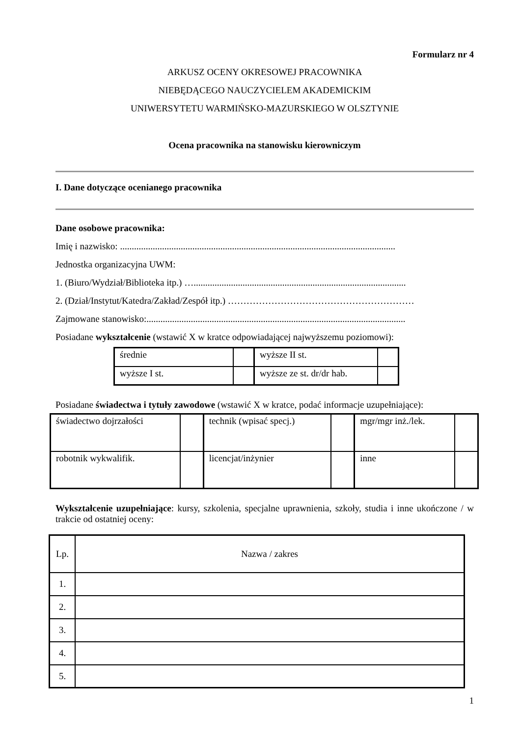Formularz nr 4
ARKUSZ OCENY OKRESOWEJ PRACOWNIKA
NIEBĘDĄCEGO NAUCZYCIELEM AKADEMICKIM
UNIWERSYTETU WARMIŃSKO-MAZURSKIEGO W OLSZTYNIE
Ocena pracownika na stanowisku kierowniczym
I. Dane dotyczące ocenianego pracownika
Dane osobowe pracownika:
Imię i nazwisko: ......................................................................................................................
Jednostka organizacyjna UWM:
1. (Biuro/Wydział/Biblioteka itp.) …...........................................................................................
2. (Dział/Instytut/Katedra/Zakład/Zespół itp.) ……………………………………………………
Zajmowane stanowisko:...............................................................................................................
Posiadane wykształcenie (wstawić X w kratce odpowiadającej najwyższemu poziomowi):
| średnie | | wyższe II st. | |
| wyższe I st. | | wyższe ze st. dr/dr hab. | |
Posiadane świadectwa i tytuły zawodowe (wstawić X w kratce, podać informacje uzupełniające):
| świadectwo dojrzałości | | technik (wpisać specj.) | | mgr/mgr inż./lek. | |
| robotnik wykwalifik. | | licencjat/inżynier | | inne | |
Wykształcenie uzupełniające: kursy, szkolenia, specjalne uprawnienia, szkoły, studia i inne ukończone / w trakcie od ostatniej oceny:
| Lp. | Nazwa / zakres |
| 1. | |
| 2. | |
| 3. | |
| 4. | |
| 5. | |
1